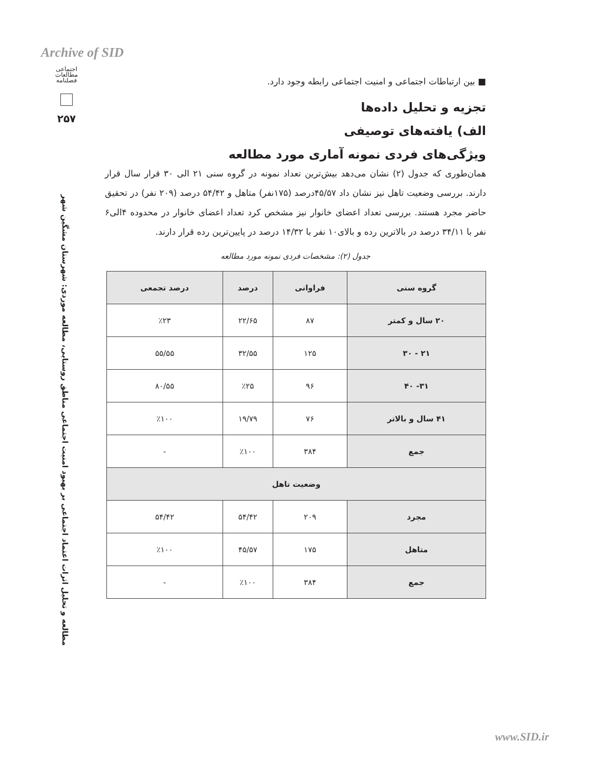Archive of SID
اجتماعی
مطالعات
فصلنامه
۲۵۷
مطالعه و تحلیل اثرات اعتماد اجتماعی بر بهبود امنیت اجتماعی مناطق روستایی، مطالعه موردی: شهرستان مشگین شهر
■ بین ارتباطات اجتماعی و امنیت اجتماعی رابطه وجود دارد.
تجزیه و تحلیل داده‌ها
الف) یافته‌های توصیفی
ویژگی‌های فردی نمونه آماری مورد مطالعه
همان‌طوری که جدول (۲) نشان می‌دهد بیش‌ترین تعداد نمونه در گروه سنی ۲۱ الی ۳۰ قرار سال قرار دارند. بررسی وضعیت تاهل نیز نشان داد ۴۵/۵۷درصد (۱۷۵نفر) متاهل و ۵۴/۴۲ درصد (۲۰۹ نفر) در تحقیق حاضر مجرد هستند. بررسی تعداد اعضای خانوار نیز مشخص کرد تعداد اعضای خانوار در محدوده ۴الی۶ نفر با ۳۴/۱۱ درصد در بالاترین رده و بالای۱۰ نفر با ۱۴/۳۲ درصد در پایین‌ترین رده قرار دارند.
جدول (۲): مشخصات فردی نمونه مورد مطالعه
| گروه سنی | فراوانی | درصد | درصد تجمعی |
| --- | --- | --- | --- |
| ۲۰ سال و کمتر | ۸۷ | ۲۲/۶۵ | ٪۲۳ |
| ۲۱ - ۳۰ | ۱۲۵ | ۳۲/۵۵ | ۵۵/۵۵ |
| ۳۱- ۴۰ | ۹۶ | ٪۲۵ | ۸۰/۵۵ |
| ۴۱ سال و بالاتر | ۷۶ | ۱۹/۷۹ | ٪۱۰۰ |
| جمع | ۳۸۴ | ٪۱۰۰ | - |
| وضعیت تاهل | | | |
| مجرد | ۲۰۹ | ۵۴/۴۲ | ۵۴/۴۲ |
| متاهل | ۱۷۵ | ۴۵/۵۷ | ٪۱۰۰ |
| جمع | ۳۸۴ | ٪۱۰۰ | - |
www.SID.ir